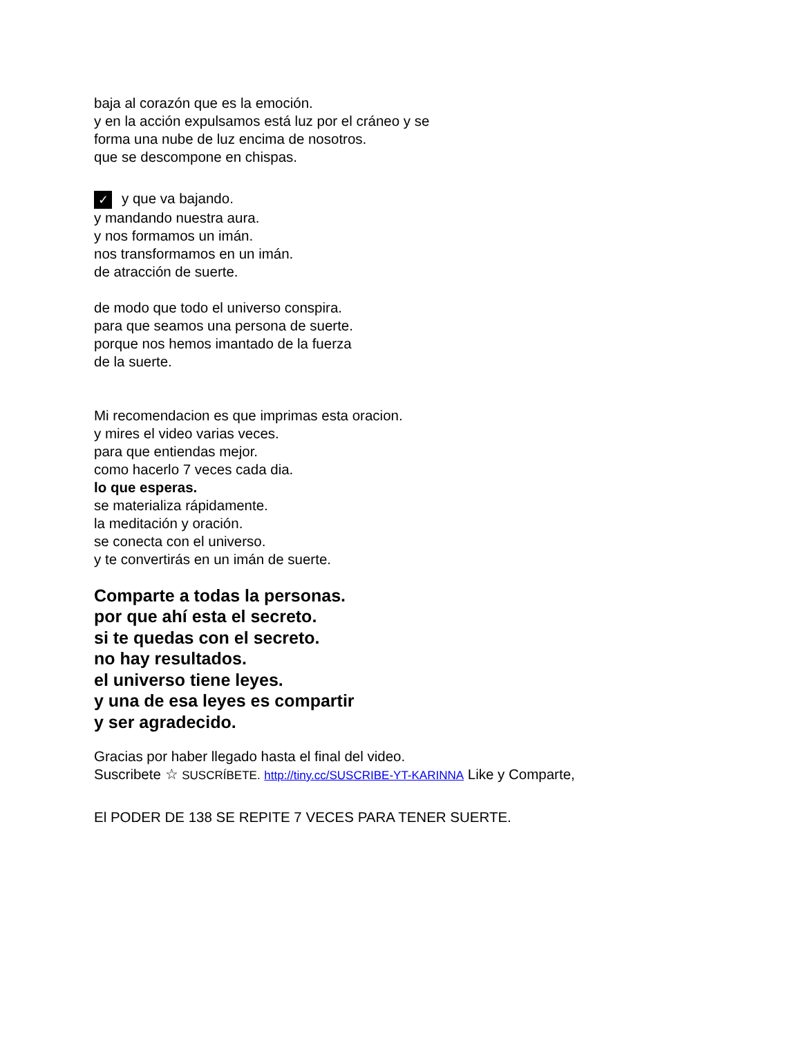baja al corazón que es la emoción.
y en la acción expulsamos está luz por el cráneo y se
forma una nube de luz encima de nosotros.
que se descompone en chispas.
✓ y que va bajando.
y mandando nuestra aura.
y nos formamos un imán.
nos transformamos en un imán.
de atracción de suerte.
de modo que todo el universo conspira.
para que seamos una persona de suerte.
porque nos hemos imantado de la fuerza
de la suerte.
Mi recomendacion es que imprimas esta oracion.
y mires el video varias veces.
para que entiendas mejor.
como hacerlo 7 veces cada dia.
lo que esperas.
se materializa rápidamente.
la meditación y oración.
se conecta con el universo.
y te convertirás en un imán de suerte.
Comparte a todas la personas.
por que ahí esta el secreto.
si te quedas con el secreto.
no hay resultados.
el universo tiene leyes.
y una de esa leyes es compartir
y ser agradecido.
Gracias por haber llegado hasta el final del video.
Suscribete ☆ SUSCRÍBETE. http://tiny.cc/SUSCRIBE-YT-KARINNA Like y Comparte,
El PODER DE 138 SE REPITE 7 VECES PARA TENER SUERTE.